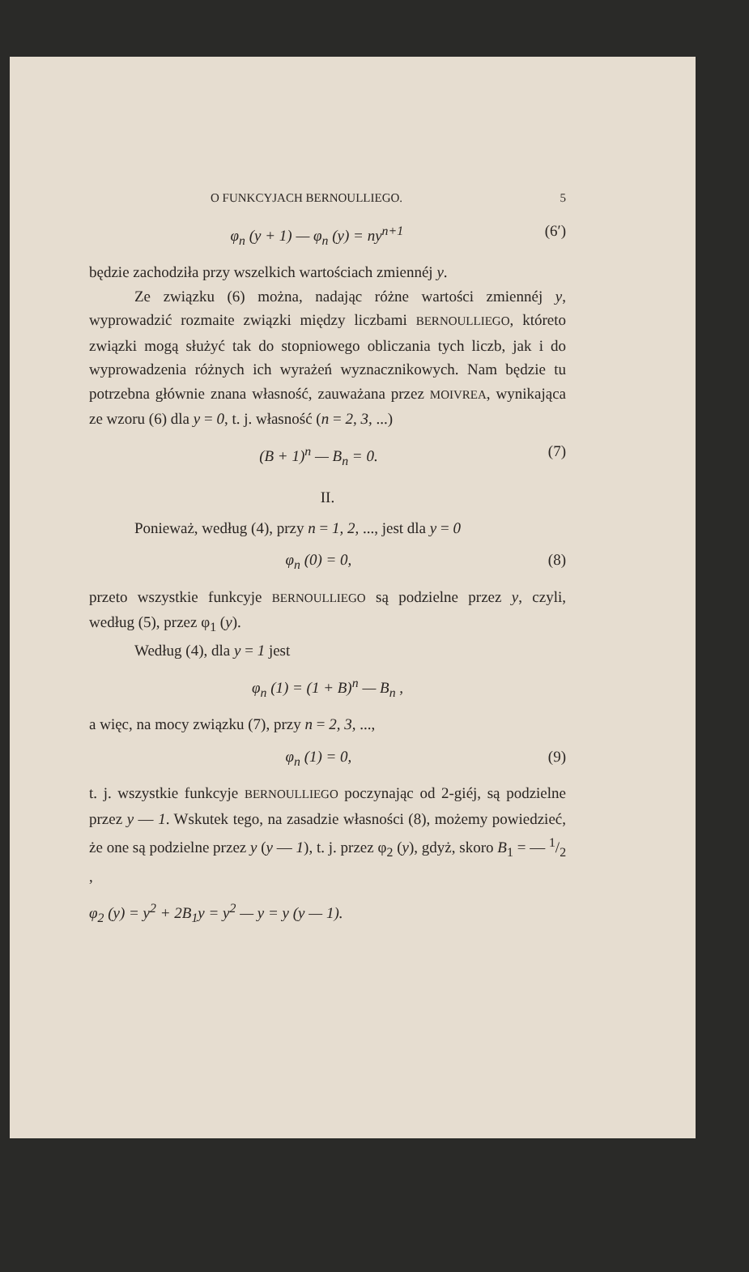O FUNKCYJACH BERNOULLIEGO. 5
φ<sub>n</sub> (y + 1) — φ<sub>n</sub> (y) = ny<sup>n+1</sup> (6′)
będzie zachodziła przy wszelkich wartościach zmiennéj y.
Ze związku (6) można, nadając różne wartości zmiennéj y, wyprowadzić rozmaite związki między liczbami BERNOULLIEGO, któreto związki mogą służyć tak do stopniowego obliczania tych liczb, jak i do wyprowadzenia różnych ich wyrażeń wyznacznikowych. Nam będzie tu potrzebna głównie znana własność, zauważana przez MOIVREA, wynikająca ze wzoru (6) dla y = 0, t. j. własność (n = 2, 3, ...)
(B + 1)<sup>n</sup> — B<sub>n</sub> = 0. (7)
II.
Ponieważ, według (4), przy n = 1, 2, ..., jest dla y = 0
φ<sub>n</sub> (0) = 0, (8)
przeto wszystkie funkcyje BERNOULLIEGO są podzielne przez y, czyli, według (5), przez φ<sub>1</sub> (y).
Według (4), dla y = 1 jest
φ<sub>n</sub> (1) = (1 + B)<sup>n</sup> — B<sub>n</sub> ,
a więc, na mocy związku (7), przy n = 2, 3, ...,
φ<sub>n</sub> (1) = 0, (9)
t. j. wszystkie funkcyje BERNOULLIEGO poczynając od 2-giéj, są podzielne przez y — 1. Wskutek tego, na zasadzie własności (8), możemy powiedzieć, że one są podzielne przez y (y — 1), t. j. przez φ<sub>2</sub> (y), gdyż, skoro B<sub>1</sub> = — 1/2 ,
φ<sub>2</sub> (y) = y<sup>2</sup> + 2B<sub>1</sub>y = y<sup>2</sup> — y = y (y — 1).